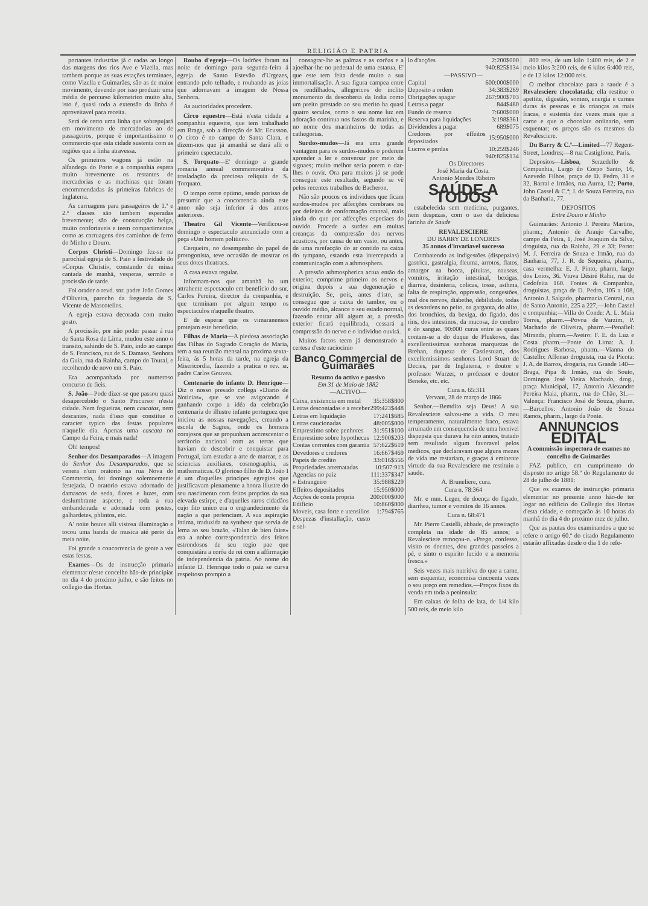RELIGIÃO E PATRIA
portantes industrias já c eadas ao longo das margens dos rios Ave e Vizella, mas tambem porque as suas estações terminaes, como Vizella e Guimarães, são as de maior movimento, devendo por isso produzir uma média de percurso kilometrico muito alta, isto é, quasi toda a extensão da linha é aproveitavel para receita.
Será de certo uma linha que sobrepujará em movimento de mercadorias ao de passageiros, porque é importantissimo o commercio que esta cidade sustenta com as regiões que a linha atravessa.
Os primeiros wagons já estão na alfandega do Porto e a companhia espera muito brevemente os restantes de mercadorias e as machinas que foram encommendadas ás primeiras fabricas de Inglaterra.
As carruagens para passageiros de 1.ª e 2.ª classes são tambem esperadas brevemente; são de construcção belga, muito confortaveis e teem compartimentos como as carruagens dos caminhos de ferro do Minho e Douro.
Corpus Christi—Domingo fez-se na parochial egreja de S. Paio a festividade do «Corpus Christi», constando de missa cantada de manhã, vesperas, sermão e procissão de tarde.
Foi orador o revd. snr. padre João Gomes d'Oliveira, parocho da freguezia de S. Vicente de Mascotellos.
A egreja estava decorada com muito gosto.
A procissão, por não poder passar á rua de Santa Rosa de Lima, mudou este anno o transito, sahindo de S. Paio, indo ao campo de S. Francisco, rua de S. Damaso, Senhora da Guia, rua da Rainha, campo do Toural, e recolhendo de novo em S. Paio.
Era acompanhada por numeroso concurso de fieis.
S. João—Pode dizer-se que passou quasi desapercebido o Santo Precursor n'esta cidade. Nem fogueiras, nem cascatas, nem descantes, nada d'isso que constitue o caracter typico das festas populares n'aquelle dia. Apenas uma cascata no Campo da Feira, e mais nada!
Oh! tempos!
Senhor dos Desamparados—A imagem do Senhor dos Desamparados, que se venera n'um oratorio na rua Nova do Commercio, foi domingo solemnemente festejada. O oratorio estava adornado de damascos de seda, flores e luzes, com deslumbrante aspecto, e toda a rua embandeirada e adornada com postes, galhardetes, phlintos, etc.
A' noite houve alli vistosa illuminação e tocou uma banda de musica até perto da meia noite.
Foi grande a concorrencia de gente a ver estas festas.
Exames—Os de instrucção primaria elementar n'este concelho hão-de principiar no dia 4 do proximo julho, e são feitos no collegio das Hortas.
Roubo d'egreja—Os ladrões foram na noite de domingo para segunda-feira á egreja de Santo Estevão d'Urgezes, entrando pelo telhado, e roubando as joias que adornavam a imagem de Nossa Senhora.
As auctoridades procedem.
Circo equestre—Está n'esta cidade a companhia equestre, que tem trabalhado em Braga, sob a direcção de Mr. Ecusson. O circo é no campo de Santa Clara, e dizem-nos que já amanhã se dará alli o primeiro espectaculo.
S. Torquato—E' domingo a grande romaria annual commemorativa da trasladação da preciosa reliquia de S. Torquato.
O tempo corre optimo, sendo porisso de presumir que a concorrencia ainda este anno não seja inferior á dos annos anteriores.
Theatro Gil Vicente—Verificou-se domingo o espectaculo annunciado com a peça «Um homem politico».
Cerqueira, no desempenho do papel de protogonista, teve occasião de mostrar os seus dotes theatraes.
A casa estava regular.
Informam-nos que amanhã ha um attrahente espectaculo em beneficio do snr. Carlos Pereira, director da companhia, e que terminam por algum tempo os espectaculos n'aquelle theatro.
E' de esperar que os vimaranenses protejam este beneficio.
Filhas de Maria—A piedosa associação das Filhas do Sagrado Coração de Maria, tem a sua reunião mensal na proxima sexta-feira, ás 5 horas da tarde, na egreja da Misericordia, fazendo a pratica o rev. sr. padre Carlos Gouvea.
Centenario do infante D. Henrique—Diz o nosso presado collega «Diario de Noticias», que se vae avigorando é ganhando corpo a idéa da celebração centenaria do illustre infante portuguez que iniciou as nossas navegações, creando a escola de Sagres, onde os homens corajosos que se propunham accrescentar o territorio nacional com as terras que haviam de descobrir e conquistar para Portugal, iam estudar a arte de marear, e as sciencias auxiliares, cosmographia, as mathematicas. O glorioso filho de D. João I é um d'aquelles principes egregios que justificavam plenamente a honra illustre do seu nascimento com feitos proprios da sua elevada estirpe, e d'aquelles raros cidadãos cujo fito unico era o engrandecimento da nação a que pertenciam. A sua aspiração intima, traduzida na synthese que servia de lema ao seu brazão, «Talan de bien faire» era a nobre correspondencia dos feitos estrondosos de seu regio pae que conquistára a corôa de rei com a affirmação de independencia da patria. Ao nome do infante D. Henrique todo o paiz se curva respeitoso prompto a
consagrar-lhe as palmas e as corôas e a ajoelhar-lhe no pedestal de uma estatua. E' que este tem feita desde muito a sua immortalisação. A sua figura campea entre os rendilhados, allegoricos do inclito monumento da descoberta da India como um preito prestado ao seu merito ha quasi quatro seculos, como o seu nome luz em adoração continua nos fastos da marinha, e no nome dos marinheiros de todas as cathegorias.
Surdos-mudos—Já era uma grande vantagem para os surdos-mudos o poderem aprender a ler e conversar por meio de signaes; muito melhor seria porem o dar-lhes o ouvir. Ora para muitos já se pode conseguir este resultado, segundo se vê pelos recentes trabalhos de Bacheron.
Não são poucos os individuos que ficam surdos-mudos por affecções cerebraes ou por defeitos de conformação craneal, mais ainda do que por affecções especiaes do ouvido. Procede a surdez em muitas creanças da compressão dos nervos acusticos, por causa de um vasio, ou antes, de uma rarefacção do ar contido na caixa do tympano, estando esta interceptada a communicação com a athmosphera.
A pressão athmospherica actua então do exterior, comprime primeiro os nervos e origina depois a sua degeneração e destruição. Se, pois, antes d'isto, se consegue que a caixa do tambor, ou o ouvido médio, alcance o seu estado normal, fazendo entrar alli algum ar, a pressão exterior ficará equilibrada, cessará a compressão do nervo e o individuo ouvirá.
Muitos factos teem já demonstrado a certesa d'este raciocinio
Banco Commercial de Guimarães
Resumo do activo e passivo
Em 31 de Maio de 1882
—ACTIVO—
| Caixa, existencia em metal | 35:358$800 |
| Letras descontadas e a receber | 299:423$448 |
| Letras em liquidação | 17:241$685 |
| Letras caucionadas | 48:005$000 |
| Emprestimo sobre penhores | 31:951$100 |
| Emprestimo sobre hypothecas | 12:900$203 |
| Contas correntes com garantia | 57:622$619 |
| Devedores e credores | 16:667$469 |
| Papeis de credito | 33:016$556 |
| Propriedades arrematadas | 10:507:913 |
| Agencias no paiz | 111:337$347 |
| » Estrangeiro | 35:988$229 |
| Effeitos depositados | 15:950$000 |
| Acções de conta propria | 200:000$000 |
| Edificio | 10:860$000 |
| Moveis, casa forte e utensilios | 1:794$765 |
| Despezas d'installação, custo e sel- | |
| lo d'acções | 2:200$000 |
| | 940:825$134 |
| —PASSIVO— | |
| Capital | 600:000$000 |
| Deposito a ordem | 34:383$269 |
| Obrigações apagar | 267:900$703 |
| Letras a pagar | 844$480 |
| Fundo de reserva | 7:600$000 |
| Reserva para liquidações | 3:198$361 |
| Dividendos a pagar | 689$075 |
| Credores por effeitos depositados | 15:950$000 |
| Lucros e perdas | 10:259$246 |
| | 940:825$134 |
Os Directores
José Maria da Costa.
Antonio Mendes Ribeiro
SAÚDE A TODOS
estabelecida sem medicina, purgantes, nem despezas, com o uso da deliciosa farinha de Saude
REVALESCIERE
DU BARRY DE LONDRES
35 annos d'invariavel successo
Combatendo as indigestões (dispepzias) gastrica, gastralgia, fleuma, arrotos, flatos, amargor na bocca, pituitas, nauseas, vomitos, irritação intestinal, bexigas, diarrea, desinteria, colicas, tosse, asthma, falta de respiração, oppressão, congestões, mal dos nervos, diabethe, debilidade, todas as desordens no peito, na garganta, do alito, dos bronchios, da bexiga, do figado, dos rins, dos intestinos, da mucosa, do cerebro e do sangue. 90:000 curas entre as quaes contam-se a do duque de Pluskows, das excellentissimas senhoras marquezas de Brehan, duqueza de Castlestuart, dos excellentissimos senhores Lord Stuart de Decies, par de Inglaterra, o doutor e professor Wurzer, o professor e doutor Beneke, etc. etc.
Cura n. 65:311
Vervant, 28 de março de 1866
Senhor.—Bemdito seja Deus! A sua Revalesciere salvou-me a vida. O meu temperamento, naturalmente fraco, estava arruinado em consequencia de uma horrivel dispepsia que durava ha oito annos, tratado sem resultado algum favoravel pelos medicos, que declaravam que alguns mezes de vida me restariam, e graças á eminente virtude da sua Revalesciere me restituiu a saude.
A. Bruneliere, cura.
Cura n. 78:364
Mr. e mm. Leger, de doença do figado, diarrhea, tumor e vomitos de 16 annos.
Cura n. 68:471
Mr. Pierre Castelli, abbade, de prostração completa na idade de 85 annos; a Revalesciere remoçou-o. «Prego, confesso, visito os doentes, dou grandes passeios a pé, e sinto o espirito lucido e a memoria fresca.»
Seis vezes mais nutritiva do que a carne, sem esquentar, economisa cincoenta vezes o seu preço em remedios.—Preços fixos da venda em toda a peninsula:
Em caixas de folha de lata, de 1/4 kilo 500 reis, de meio kilo
800 reis, de um kilo 1:400 reis, de 2 e meio kilos 3:200 reis, de 6 kilos 6:400 reis, e de 12 kilos 12:000 reis.
O melhor chocolate para a saude é a Revalesciere chocolatada; ella restitue o apettite, digestão, somno, energia e carnes duras ás pessoas e ás crianças as mais fracas, e sustenta dez vezes mais que a carne e que o chocolate ordinario, sem esquentar; os preços são os mesmos da Revalesciere.
Du Barry & C.ª—Limited—77 Regent-Street, Londres;—8 rua Castiglione, Paris.
Depositos—Lisboa, Serzedello & Companhia, Largo do Corpo Santo, 16, Azevedo Filhos, praça de D. Pedro, 31 e 32, Barral e Irmãos, rua Aurea, 12; Porto, John Cassel & C.ª; J. de Souza Ferreira, rua da Banharia, 77.
DEPOSITOS
Entre Douro e Minho
Guimarães: Antonio J. Pereira Martins, pharm.; Antonio de Araujo Carvalho, campo da Feira, 1, José Joaquim da Silva, droguista, rua da Rainha, 29 e 33; Porto: M. J. Ferreira de Souza e Irmão, rua da Banharia, 77, J. R. de Sequeira, pharm., casa vermelha: E. J. Pinto, pharm, largo dos Loios, 36. Viuva Désiré Rahir, rua de Cedofeita 160. Fontes & Companhia, droguistas, praça de D. Pedro, 105 a 108, Antonio J. Salgado, pharmacia Central, rua de Santo Antonio, 225 a 227,—John Cassel e companhia;—Villa do Conde: A. L. Maia Torres, pharm.—Povoa de Varzim, P. Machado de Oliveira, pharm.—Penafiel: Miranda, pharm.—Aveiro: F. E. da Luz e Costa pharm.—Ponte do Lima: A. J. Rodrigues Barbosa, pharm.—Vianna do Castello: Affonso droguista, rua da Picota: J. A. de Barros, drogaria, rua Grande 140—Braga, Pipa & Irmão, rua do Souto, Domingos José Vieira Machado, drog., praça Municipal, 17, Antonio Alexandre Pereira Maia, pharm., rua do Chão, 31.—Valença: Francisco José de Souza, pharm.—Barcellos: Antonio João de Souza Ramos, pharm., largo da Ponte.
ANNUNCIOS
EDITAL
A commissão inspectora de exames no concelho de Guimarães
FAZ publico, em cumprimento do disposto no artigo 58.º do Regulamento de 28 de julho de 1881:
Que os exames de instrucção primaria elementar no presente anno hão-de ter logar no edificio do Collegio das Hortas d'esta cidade, e começarão ás 10 horas da manhã do dia 4 do proximo mez de julho.
Que as pautas dos examinandos a que se refere o artigo 60.º do citado Regulamento estarão affixadas desde o dia 1 do refe-